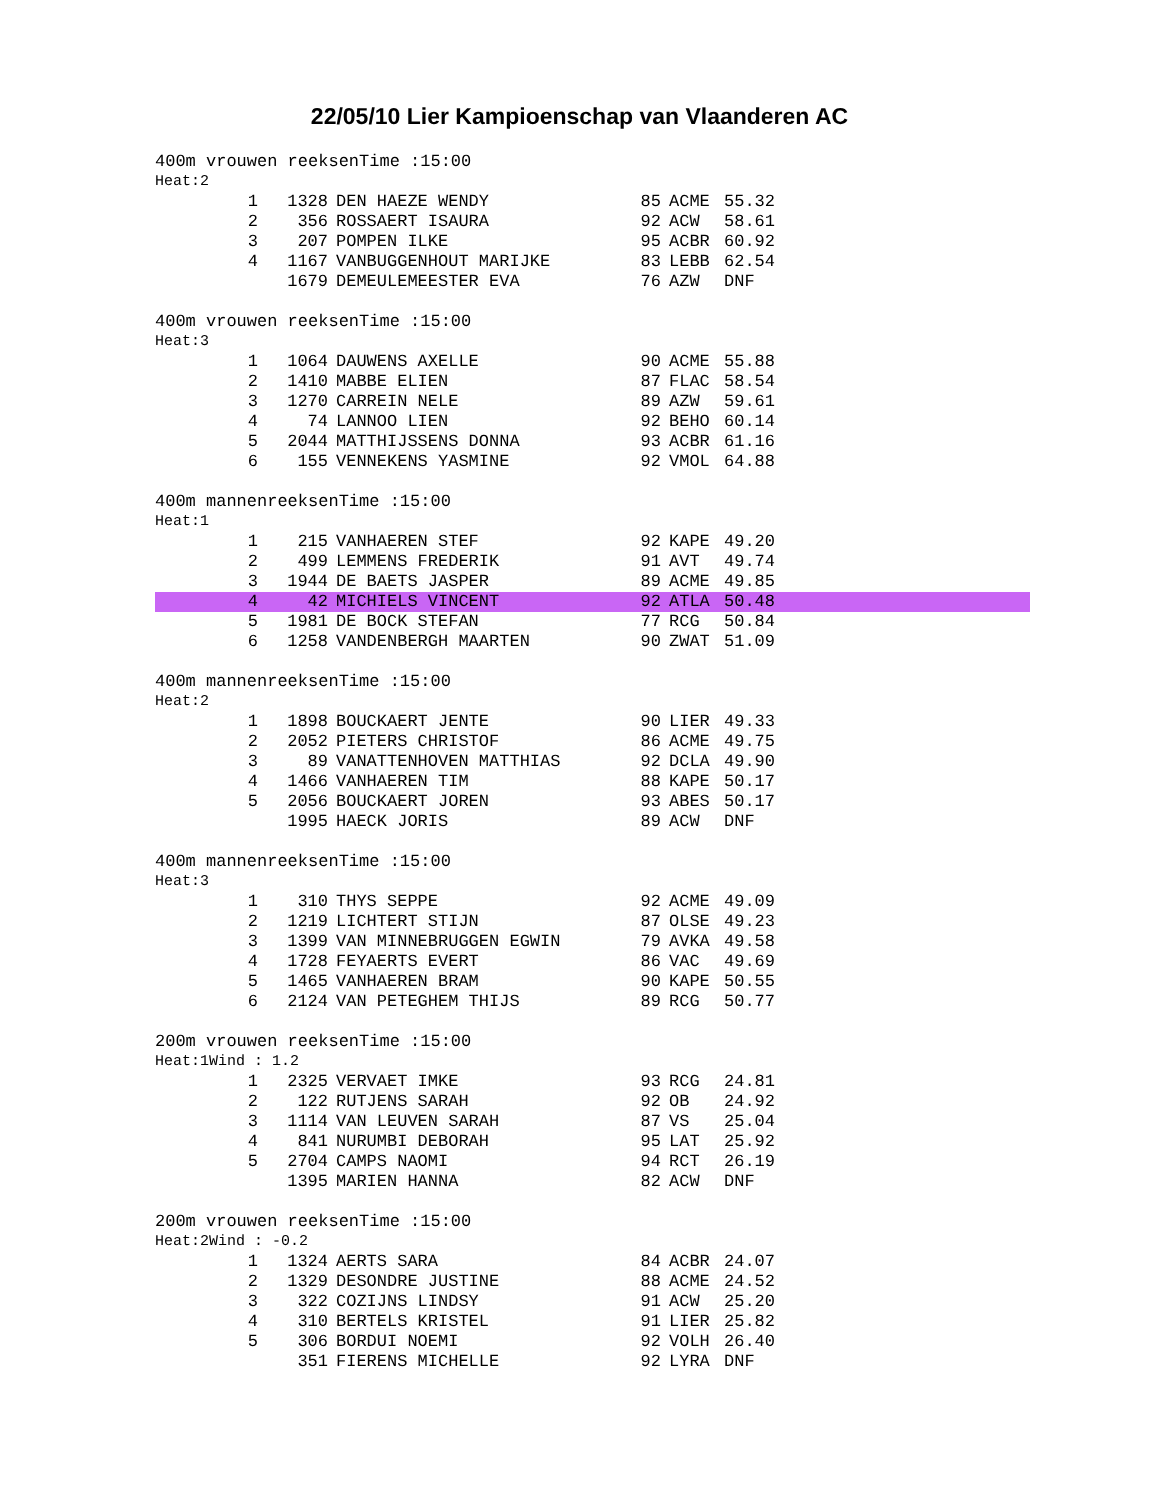22/05/10 Lier Kampioenschap van Vlaanderen AC
400m vrouwen reeksenTime :15:00
Heat:2
| 1 | 1328 | DEN HAEZE WENDY | 85 | ACME | 55.32 |
| 2 | 356 | ROSSAERT ISAURA | 92 | ACW | 58.61 |
| 3 | 207 | POMPEN ILKE | 95 | ACBR | 60.92 |
| 4 | 1167 | VANBUGGENHOUT MARIJKE | 83 | LEBB | 62.54 |
| | 1679 | DEMEULEMEESTER EVA | 76 | AZW | DNF |
400m vrouwen reeksenTime :15:00
Heat:3
| 1 | 1064 | DAUWENS AXELLE | 90 | ACME | 55.88 |
| 2 | 1410 | MABBE ELIEN | 87 | FLAC | 58.54 |
| 3 | 1270 | CARREIN NELE | 89 | AZW | 59.61 |
| 4 | 74 | LANNOO LIEN | 92 | BEHO | 60.14 |
| 5 | 2044 | MATTHIJSSENS DONNA | 93 | ACBR | 61.16 |
| 6 | 155 | VENNEKENS YASMINE | 92 | VMOL | 64.88 |
400m mannenreeksenTime :15:00
Heat:1
| 1 | 215 | VANHAEREN STEF | 92 | KAPE | 49.20 |
| 2 | 499 | LEMMENS FREDERIK | 91 | AVT | 49.74 |
| 3 | 1944 | DE BAETS JASPER | 89 | ACME | 49.85 |
| 4 | 42 | MICHIELS VINCENT | 92 | ATLA | 50.48 |
| 5 | 1981 | DE BOCK STEFAN | 77 | RCG | 50.84 |
| 6 | 1258 | VANDENBERGH MAARTEN | 90 | ZWAT | 51.09 |
400m mannenreeksenTime :15:00
Heat:2
| 1 | 1898 | BOUCKAERT JENTE | 90 | LIER | 49.33 |
| 2 | 2052 | PIETERS CHRISTOF | 86 | ACME | 49.75 |
| 3 | 89 | VANATTENHOVEN MATTHIAS | 92 | DCLA | 49.90 |
| 4 | 1466 | VANHAEREN TIM | 88 | KAPE | 50.17 |
| 5 | 2056 | BOUCKAERT JOREN | 93 | ABES | 50.17 |
| | 1995 | HAECK JORIS | 89 | ACW | DNF |
400m mannenreeksenTime :15:00
Heat:3
| 1 | 310 | THYS SEPPE | 92 | ACME | 49.09 |
| 2 | 1219 | LICHTERT STIJN | 87 | OLSE | 49.23 |
| 3 | 1399 | VAN MINNEBRUGGEN EGWIN | 79 | AVKA | 49.58 |
| 4 | 1728 | FEYAERTS EVERT | 86 | VAC | 49.69 |
| 5 | 1465 | VANHAEREN BRAM | 90 | KAPE | 50.55 |
| 6 | 2124 | VAN PETEGHEM THIJS | 89 | RCG | 50.77 |
200m vrouwen reeksenTime :15:00
Heat:1Wind : 1.2
| 1 | 2325 | VERVAET IMKE | 93 | RCG | 24.81 |
| 2 | 122 | RUTJENS SARAH | 92 | OB | 24.92 |
| 3 | 1114 | VAN LEUVEN SARAH | 87 | VS | 25.04 |
| 4 | 841 | NURUMBI DEBORAH | 95 | LAT | 25.92 |
| 5 | 2704 | CAMPS NAOMI | 94 | RCT | 26.19 |
| | 1395 | MARIEN HANNA | 82 | ACW | DNF |
200m vrouwen reeksenTime :15:00
Heat:2Wind : -0.2
| 1 | 1324 | AERTS SARA | 84 | ACBR | 24.07 |
| 2 | 1329 | DESONDRE JUSTINE | 88 | ACME | 24.52 |
| 3 | 322 | COZIJNS LINDSY | 91 | ACW | 25.20 |
| 4 | 310 | BERTELS KRISTEL | 91 | LIER | 25.82 |
| 5 | 306 | BORDUI NOEMI | 92 | VOLH | 26.40 |
| | 351 | FIERENS MICHELLE | 92 | LYRA | DNF |